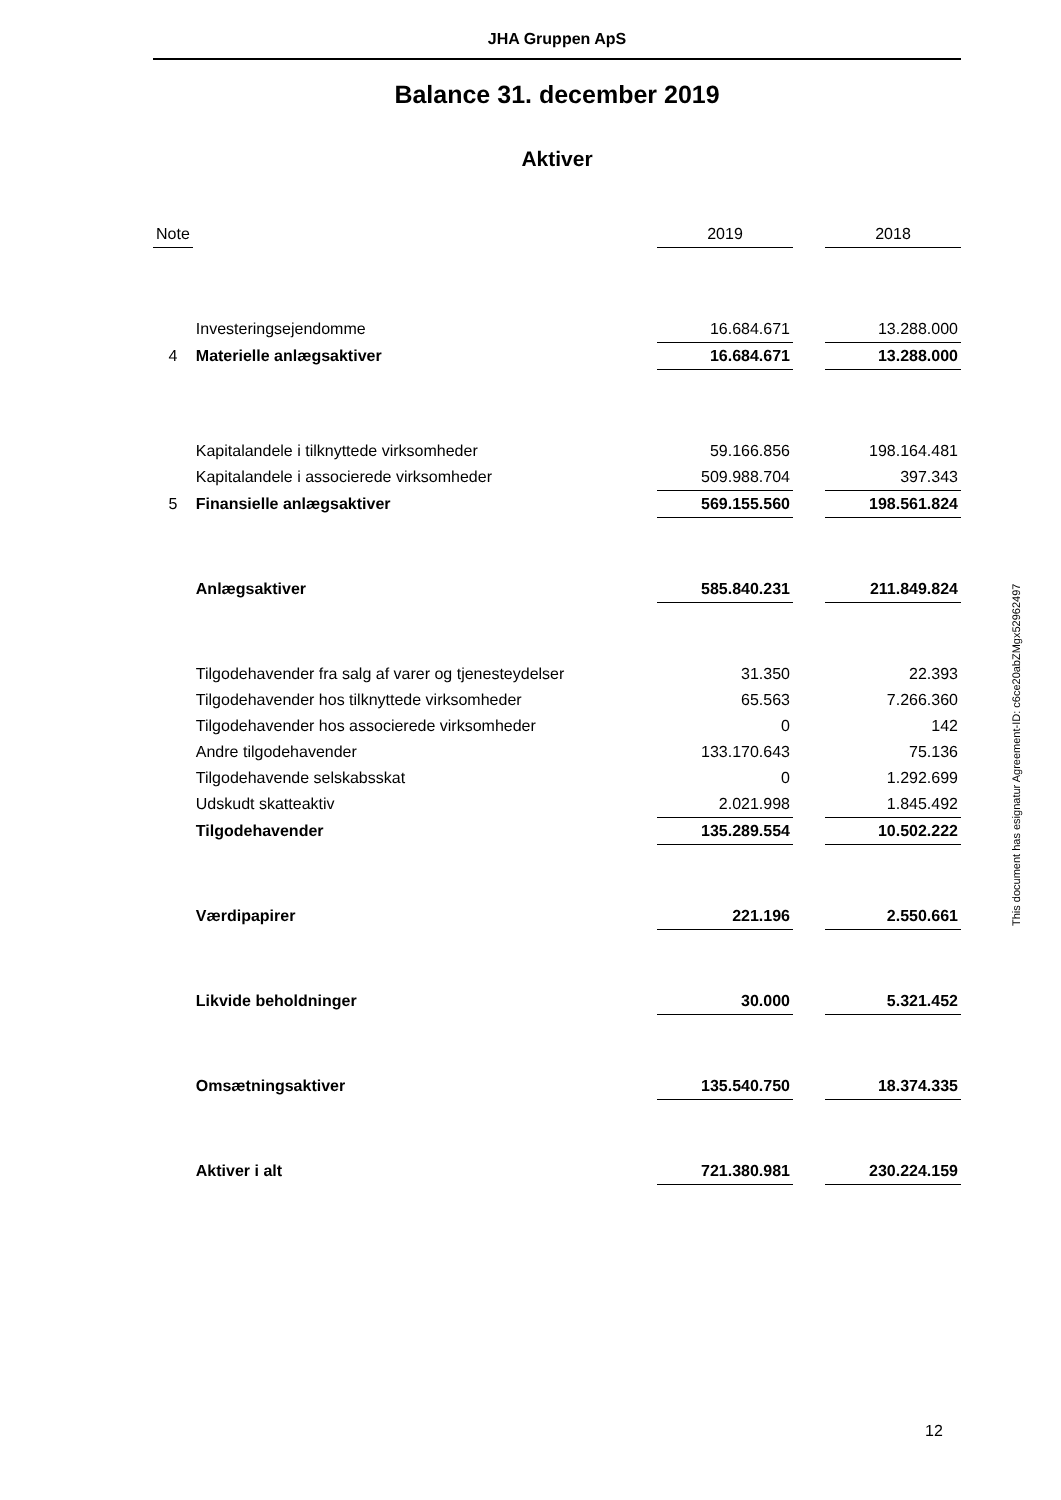JHA Gruppen ApS
Balance 31. december 2019
Aktiver
| Note | | 2019 | | 2018 |
| | Investeringsejendomme | 16.684.671 | | 13.288.000 |
| 4 | Materielle anlægsaktiver | 16.684.671 | | 13.288.000 |
| | Kapitalandele i tilknyttede virksomheder | 59.166.856 | | 198.164.481 |
| | Kapitalandele i associerede virksomheder | 509.988.704 | | 397.343 |
| 5 | Finansielle anlægsaktiver | 569.155.560 | | 198.561.824 |
| | Anlægsaktiver | 585.840.231 | | 211.849.824 |
| | Tilgodehavender fra salg af varer og tjenesteydelser | 31.350 | | 22.393 |
| | Tilgodehavender hos tilknyttede virksomheder | 65.563 | | 7.266.360 |
| | Tilgodehavender hos associerede virksomheder | 0 | | 142 |
| | Andre tilgodehavender | 133.170.643 | | 75.136 |
| | Tilgodehavende selskabsskat | 0 | | 1.292.699 |
| | Udskudt skatteaktiv | 2.021.998 | | 1.845.492 |
| | Tilgodehavender | 135.289.554 | | 10.502.222 |
| | Værdipapirer | 221.196 | | 2.550.661 |
| | Likvide beholdninger | 30.000 | | 5.321.452 |
| | Omsætningsaktiver | 135.540.750 | | 18.374.335 |
| | Aktiver i alt | 721.380.981 | | 230.224.159 |
This document has esignatur Agreement-ID: c6ce20abZMgx52962497
12